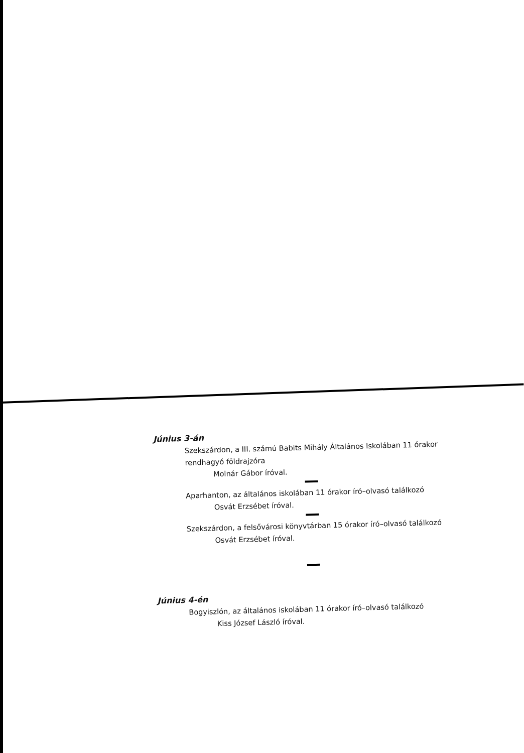Június 3-án
Szekszárdon, a III. számú Babits Mihály Általános Iskolában 11 órakor rendhagyó földrajzóra
Molnár Gábor íróval.
Aparhanton, az általános iskolában 11 órakor író–olvasó találkozó
Osvát Erzsébet íróval.
Szekszárdon, a felsővárosi könyvtárban 15 órakor író–olvasó találkozó
Osvát Erzsébet íróval.
Június 4-én
Bogyiszlón, az általános iskolában 11 órakor író–olvasó találkozó
Kiss József László íróval.